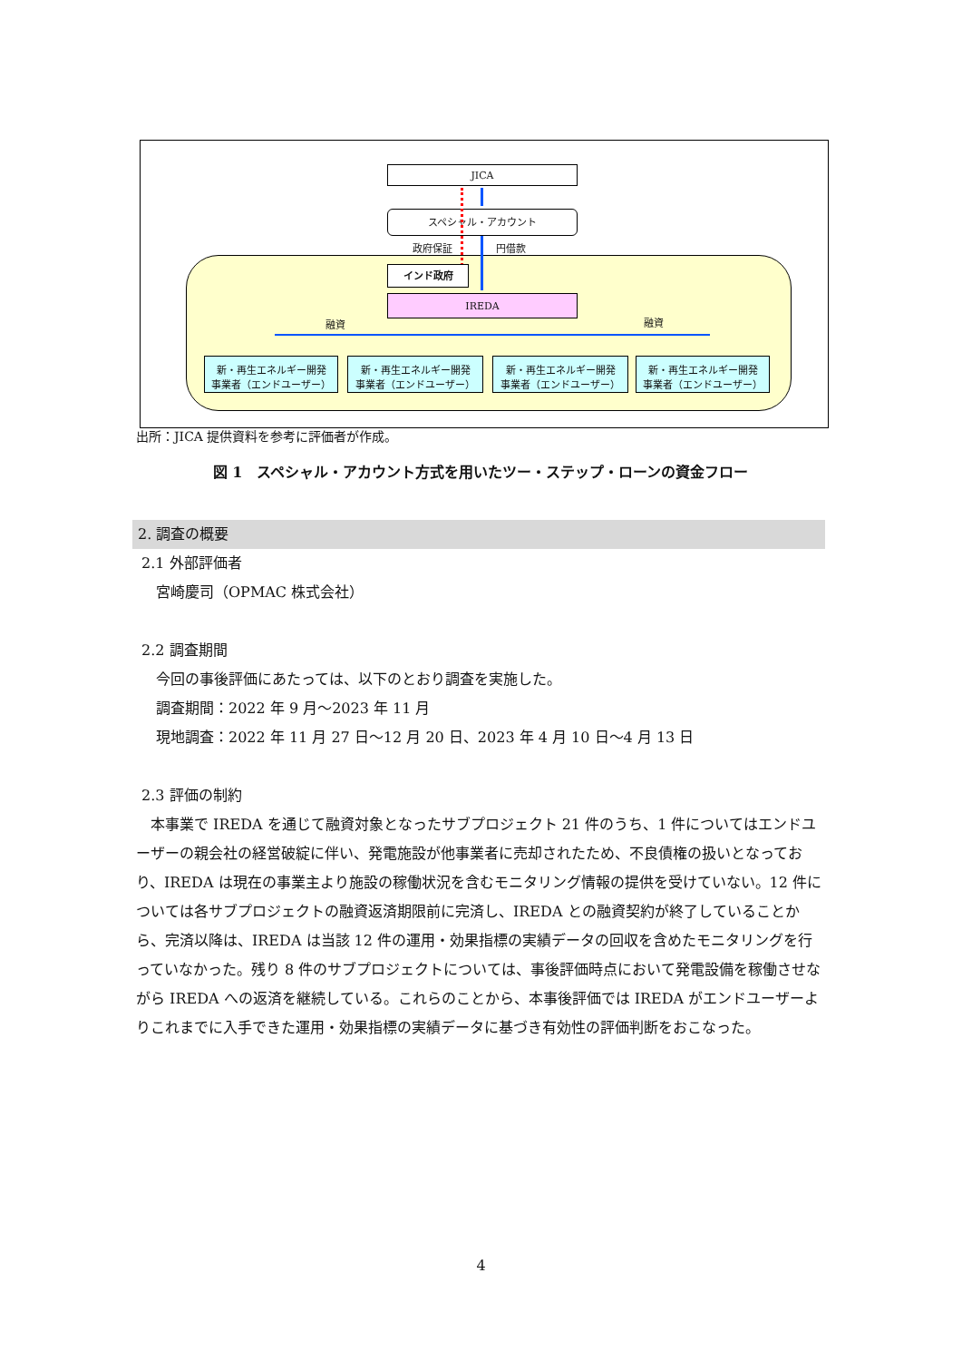JICA
スペシャル・アカウント
政府保証 円借款
インド政府
IREDA
融資 融資
新・再生エネルギー開発
事業者（エンドユーザー）
新・再生エネルギー開発
事業者（エンドユーザー）
新・再生エネルギー開発
事業者（エンドユーザー）
新・再生エネルギー開発
事業者（エンドユーザー）
出所：JICA 提供資料を参考に評価者が作成。
図 1　スペシャル・アカウント方式を用いたツー・ステップ・ローンの資金フロー
2. 調査の概要
2.1 外部評価者
宮崎慶司（OPMAC 株式会社）
2.2 調査期間
今回の事後評価にあたっては、以下のとおり調査を実施した。
調査期間：2022 年 9 月～2023 年 11 月
現地調査：2022 年 11 月 27 日～12 月 20 日、2023 年 4 月 10 日～4 月 13 日
2.3 評価の制約
本事業で IREDA を通じて融資対象となったサブプロジェクト 21 件のうち、1 件についてはエンドユーザーの親会社の経営破綻に伴い、発電施設が他事業者に売却されたため、不良債権の扱いとなっており、IREDA は現在の事業主より施設の稼働状況を含むモニタリング情報の提供を受けていない。12 件については各サブプロジェクトの融資返済期限前に完済し、IREDA との融資契約が終了していることから、完済以降は、IREDA は当該 12 件の運用・効果指標の実績データの回収を含めたモニタリングを行っていなかった。残り 8 件のサブプロジェクトについては、事後評価時点において発電設備を稼働させながら IREDA への返済を継続している。これらのことから、本事後評価では IREDA がエンドユーザーよりこれまでに入手できた運用・効果指標の実績データに基づき有効性の評価判断をおこなった。
4